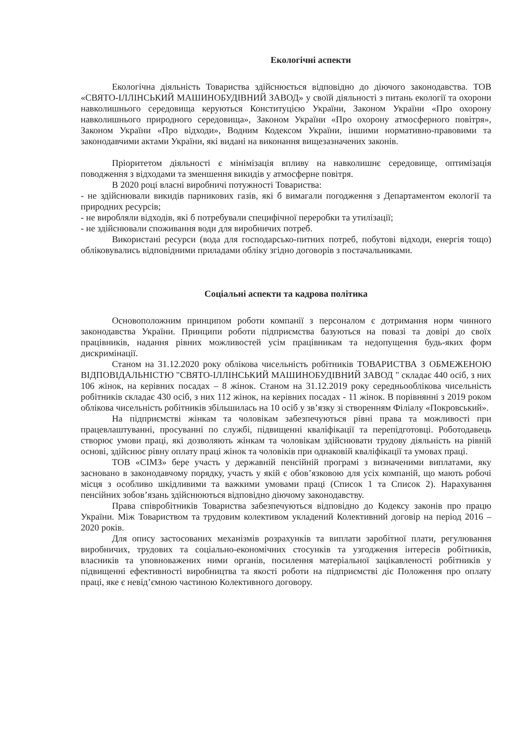Екологічні аспекти
Екологічна діяльність Товариства здійснюється відповідно до діючого законодавства. ТОВ «СВЯТО-ІЛЛІНСЬКИЙ МАШИНОБУДІВНИЙ ЗАВОД» у своїй діяльності з питань екології та охорони навколишнього середовища керуються Конституцією України, Законом України «Про охорону навколишнього природного середовища», Законом України «Про охорону атмосферного повітря», Законом України «Про відходи», Водним Кодексом України, іншими нормативно-правовими та законодавчими актами України, які видані на виконання вищезазначених законів.
Пріоритетом діяльності є мінімізація впливу на навколишнє середовище, оптимізація поводження з відходами та зменшення викидів у атмосферне повітря.
В 2020 році власні виробничі потужності Товариства:
- не здійснювали викидів парникових газів, які б вимагали погодження з Департаментом екології та природних ресурсів;
- не виробляли відходів, які б потребували специфічної переробки та утилізації;
- не здійснювали споживання води для виробничих потреб.
Використані ресурси (вода для господарсько-питних потреб, побутові відходи, енергія тощо) обліковувались відповідними приладами обліку згідно договорів з постачальниками.
Соціальні аспекти та кадрова політика
Основоположним принципом роботи компанії з персоналом є дотримання норм чинного законодавства України. Принципи роботи підприємства базуються на повазі та довірі до своїх працівників, надання рівних можливостей усім працівникам та недопущення будь-яких форм дискримінації.
Станом на 31.12.2020 року облікова чисельність робітників ТОВАРИСТВА З ОБМЕЖЕНОЮ ВІДПОВІДАЛЬНІСТЮ "СВЯТО-ІЛЛІНСЬКИЙ МАШИНОБУДІВНИЙ ЗАВОД " складає 440 осіб, з них 106 жінок, на керівних посадах – 8 жінок. Станом на 31.12.2019 року середньооблікова чисельність робітників складає 430 осіб, з них 112 жінок, на керівних посадах - 11 жінок. В порівнянні з 2019 роком облікова чисельність робітників збільшилась на 10 осіб у зв’язку зі створенням Філіалу «Покровський».
На підприємстві жінкам та чоловікам забезпечуються рівні права та можливості при працевлаштуванні, просуванні по службі, підвищенні кваліфікації та перепідготовці. Роботодавець створює умови праці, які дозволяють жінкам та чоловікам здійснювати трудову діяльність на рівній основі, здійснює рівну оплату праці жінок та чоловіків при однаковій кваліфікації та умовах праці.
ТОВ «СІМЗ» бере участь у державній пенсійній програмі з визначеними виплатами, яку засновано в законодавчому порядку, участь у якій є обов’язковою для усіх компаній, що мають робочі місця з особливо шкідливими та важкими умовами праці (Список 1 та Список 2). Нарахування пенсійних зобов’язань здійснюються відповідно діючому законодавству.
Права співробітників Товариства забезпечуються відповідно до Кодексу законів про працю України. Між Товариством та трудовим колективом укладений Колективний договір на період 2016 – 2020 років.
Для опису застосованих механізмів розрахунків та виплати заробітної плати, регулювання виробничих, трудових та соціально-економічних стосунків та узгодження інтересів робітників, власників та уповноважених ними органів, посилення матеріальної зацікавленості робітників у підвищенні ефективності виробництва та якості роботи на підприємстві діє Положення про оплату праці, яке є невід’ємною частиною Колективного договору.